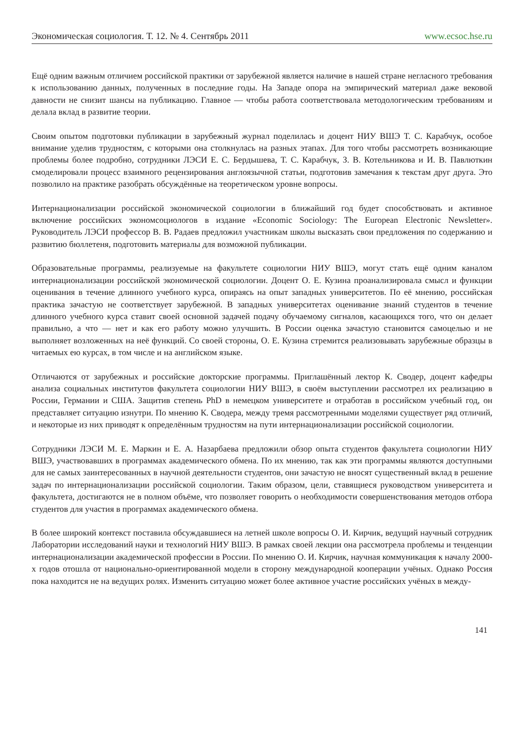Экономическая социология. Т. 12. № 4. Сентябрь 2011 www.ecsoc.hse.ru
Ещё одним важным отличием российской практики от зарубежной является наличие в нашей стране негласного требования к использованию данных, полученных в последние годы. На Западе опора на эмпирический материал даже вековой давности не снизит шансы на публикацию. Главное — чтобы работа соответствовала методологическим требованиям и делала вклад в развитие теории.
Своим опытом подготовки публикации в зарубежный журнал поделилась и доцент НИУ ВШЭ Т. С. Карабчук, особое внимание уделив трудностям, с которыми она столкнулась на разных этапах. Для того чтобы рассмотреть возникающие проблемы более подробно, сотрудники ЛЭСИ Е. С. Бердышева, Т. С. Карабчук, З. В. Котельникова и И. В. Павлюткин смоделировали процесс взаимного рецензирования англоязычной статьи, подготовив замечания к текстам друг друга. Это позволило на практике разобрать обсуждённые на теоретическом уровне вопросы.
Интернационализации российской экономической социологии в ближайший год будет способствовать и активное включение российских экономсоциологов в издание «Economic Sociology: The European Electronic Newsletter». Руководитель ЛЭСИ профессор В. В. Радаев предложил участникам школы высказать свои предложения по содержанию и развитию бюллетеня, подготовить материалы для возможной публикации.
Образовательные программы, реализуемые на факультете социологии НИУ ВШЭ, могут стать ещё одним каналом интернационализации российской экономической социологии. Доцент О. Е. Кузина проанализировала смысл и функции оценивания в течение длинного учебного курса, опираясь на опыт западных университетов. По её мнению, российская практика зачастую не соответствует зарубежной. В западных университетах оценивание знаний студентов в течение длинного учебного курса ставит своей основной задачей подачу обучаемому сигналов, касающихся того, что он делает правильно, а что — нет и как его работу можно улучшить. В России оценка зачастую становится самоцелью и не выполняет возложенных на неё функций. Со своей стороны, О. Е. Кузина стремится реализовывать зарубежные образцы в читаемых ею курсах, в том числе и на английском языке.
Отличаются от зарубежных и российские докторские программы. Приглашённый лектор К. Сводер, доцент кафедры анализа социальных институтов факультета социологии НИУ ВШЭ, в своём выступлении рассмотрел их реализацию в России, Германии и США. Защитив степень PhD в немецком университете и отработав в российском учебный год, он представляет ситуацию изнутри. По мнению К. Сводера, между тремя рассмотренными моделями существует ряд отличий, и некоторые из них приводят к определённым трудностям на пути интернационализации российской социологии.
Сотрудники ЛЭСИ М. Е. Маркин и Е. А. Назарбаева предложили обзор опыта студентов факультета социологии НИУ ВШЭ, участвовавших в программах академического обмена. По их мнению, так как эти программы являются доступными для не самых заинтересованных в научной деятельности студентов, они зачастую не вносят существенный вклад в решение задач по интернационализации российской социологии. Таким образом, цели, ставящиеся руководством университета и факультета, достигаются не в полном объёме, что позволяет говорить о необходимости совершенствования методов отбора студентов для участия в программах академического обмена.
В более широкий контекст поставила обсуждавшиеся на летней школе вопросы О. И. Кирчик, ведущий научный сотрудник Лаборатории исследований науки и технологий НИУ ВШЭ. В рамках своей лекции она рассмотрела проблемы и тенденции интернационализации академической профессии в России. По мнению О. И. Кирчик, научная коммуникация к началу 2000-х годов отошла от национально-ориентированной модели в сторону международной кооперации учёных. Однако Россия пока находится не на ведущих ролях. Изменить ситуацию может более активное участие российских учёных в между-
141